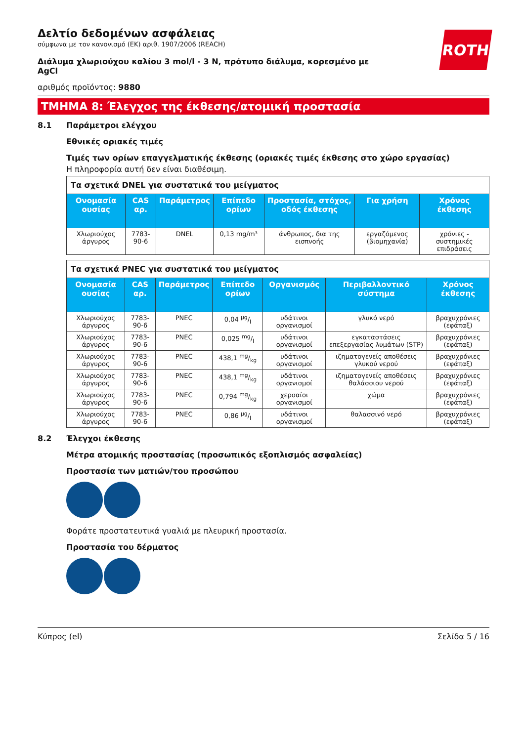ROTH
Δελτίο δεδομένων ασφάλειας
σύμφωνα με τον κανονισμό (ΕΚ) αριθ. 1907/2006 (REACH)
Διάλυμα χλωριούχου καλίου 3 mol/l - 3 N, πρότυπο διάλυμα, κορεσμένο με AgCl
αριθμός προϊόντος: 9880
ΤΜΗΜΑ 8: Έλεγχος της έκθεσης/ατομική προστασία
8.1 Παράμετροι ελέγχου
Εθνικές οριακές τιμές
Τιμές των ορίων επαγγελματικής έκθεσης (οριακές τιμές έκθεσης στο χώρο εργασίας)
Η πληροφορία αυτή δεν είναι διαθέσιμη.
| Τα σχετικά DNEL για συστατικά του μείγματος | | | | | | |
| Ονομασία ουσίας | CAS αρ. | Παράμετρος | Επίπεδο ορίων | Προστασία, στόχος, οδός έκθεσης | Για χρήση | Χρόνος έκθεσης |
| Χλωριούχος άργυρος | 7783-90-6 | DNEL | 0,13 mg/m³ | άνθρωπος, δια της εισπνοής | εργαζόμενος (βιομηχανία) | χρόνιες - συστημικές επιδράσεις |
| Τα σχετικά PNEC για συστατικά του μείγματος | | | | | | |
| Ονομασία ουσίας | CAS αρ. | Παράμετρος | Επίπεδο ορίων | Οργανισμός | Περιβαλλοντικό σύστημα | Χρόνος έκθεσης |
| Χλωριούχος άργυρος | 7783-90-6 | PNEC | 0,04 µg/l | υδάτινοι οργανισμοί | γλυκό νερό | βραχυχρόνιες (εφάπαξ) |
| Χλωριούχος άργυρος | 7783-90-6 | PNEC | 0,025 mg/l | υδάτινοι οργανισμοί | εγκαταστάσεις επεξεργασίας λυμάτων (STP) | βραχυχρόνιες (εφάπαξ) |
| Χλωριούχος άργυρος | 7783-90-6 | PNEC | 438,1 mg/kg | υδάτινοι οργανισμοί | ιζηματογενείς αποθέσεις γλυκού νερού | βραχυχρόνιες (εφάπαξ) |
| Χλωριούχος άργυρος | 7783-90-6 | PNEC | 438,1 mg/kg | υδάτινοι οργανισμοί | ιζηματογενείς αποθέσεις θαλάσσιου νερού | βραχυχρόνιες (εφάπαξ) |
| Χλωριούχος άργυρος | 7783-90-6 | PNEC | 0,794 mg/kg | χερσαίοι οργανισμοί | χώμα | βραχυχρόνιες (εφάπαξ) |
| Χλωριούχος άργυρος | 7783-90-6 | PNEC | 0,86 µg/l | υδάτινοι οργανισμοί | θαλασσινό νερό | βραχυχρόνιες (εφάπαξ) |
8.2 Έλεγχοι έκθεσης
Μέτρα ατομικής προστασίας (προσωπικός εξοπλισμός ασφαλείας)
Προστασία των ματιών/του προσώπου
Φοράτε προστατευτικά γυαλιά με πλευρική προστασία.
Προστασία του δέρματος
Κύπρος (el) Σελίδα 5 / 16